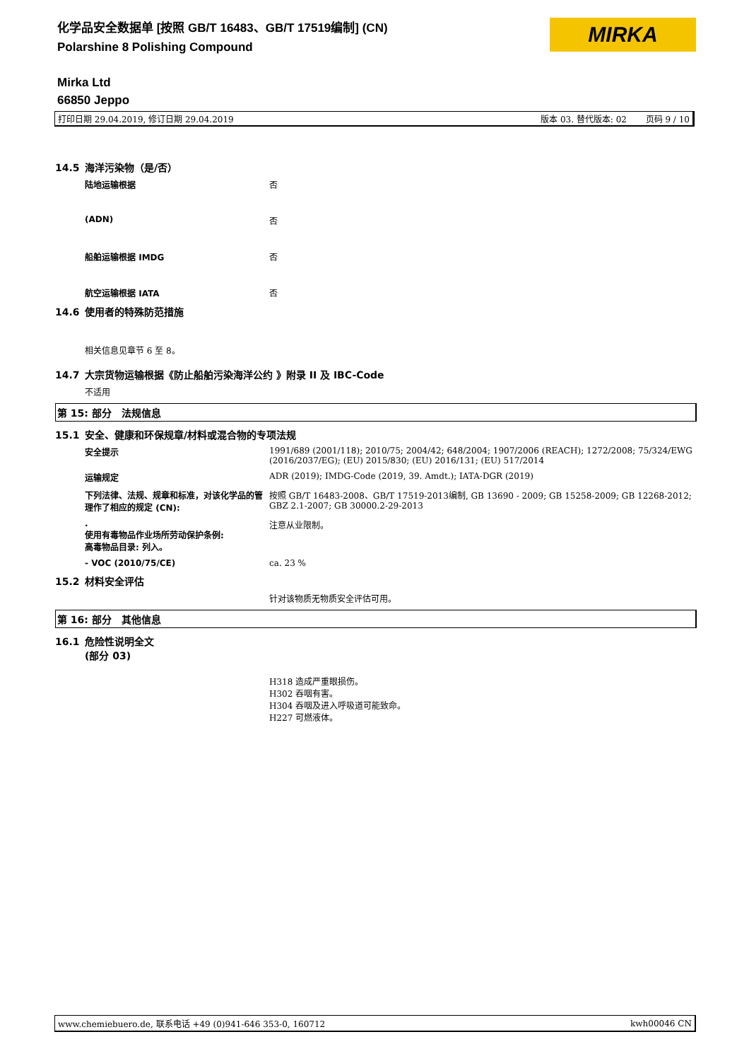化学品安全数据单 [按照 GB/T 16483、GB/T 17519编制] (CN)
Polarshine 8 Polishing Compound
MIRKA
Mirka Ltd
66850 Jeppo
打印日期 29.04.2019, 修订日期 29.04.2019 版本 03. 替代版本: 02 页码 9 / 10
14.5 海洋污染物（是/否）
陆地运输根据 否
(ADN) 否
船舶运输根据 IMDG 否
航空运输根据 IATA 否
14.6 使用者的特殊防范措施
相关信息见章节 6 至 8。
14.7 大宗货物运输根据《防止船舶污染海洋公约 》附录 II 及 IBC-Code
不适用
第 15: 部分　法规信息
15.1 安全、健康和环保规章/材料或混合物的专项法规
安全提示 1991/689 (2001/118); 2010/75; 2004/42; 648/2004; 1907/2006 (REACH); 1272/2008; 75/324/EWG (2016/2037/EG); (EU) 2015/830; (EU) 2016/131; (EU) 517/2014
运输规定 ADR (2019); IMDG-Code (2019, 39. Amdt.); IATA-DGR (2019)
下列法律、法规、规章和标准，对该化学品的管理作了相应的规定 (CN):
按照 GB/T 16483-2008、GB/T 17519-2013编制, GB 13690 - 2009; GB 15258-2009; GB 12268-2012; GBZ 2.1-2007; GB 30000.2-29-2013
.
使用有毒物品作业场所劳动保护条例:
高毒物品目录: 列入。
注意从业限制。
- VOC (2010/75/CE) ca. 23 %
15.2 材料安全评估
针对该物质无物质安全评估可用。
第 16: 部分　其他信息
16.1 危险性说明全文
(部分 03)
H318 造成严重眼损伤。
H302 吞咽有害。
H304 吞咽及进入呼吸道可能致命。
H227 可燃液体。
www.chemiebuero.de, 联系电话 +49 (0)941-646 353-0, 160712 kwh00046 CN